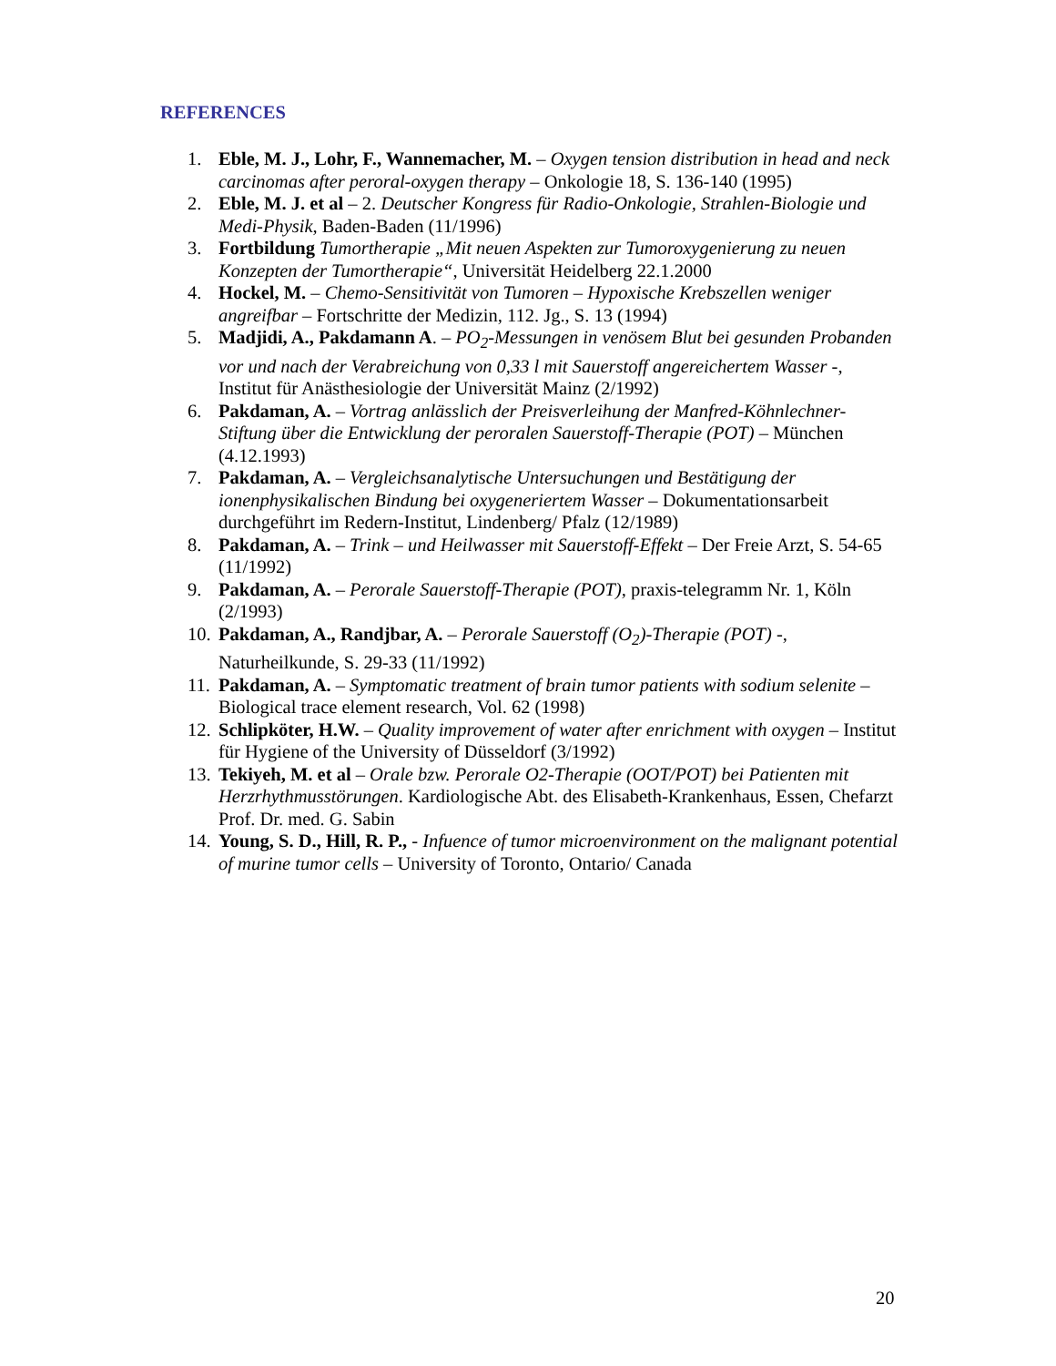REFERENCES
1. Eble, M. J., Lohr, F., Wannemacher, M. – Oxygen tension distribution in head and neck carcinomas after peroral-oxygen therapy – Onkologie 18, S. 136-140 (1995)
2. Eble, M. J. et al – 2. Deutscher Kongress für Radio-Onkologie, Strahlen-Biologie und Medi-Physik, Baden-Baden (11/1996)
3. Fortbildung Tumortherapie „Mit neuen Aspekten zur Tumoroxygenierung zu neuen Konzepten der Tumortherapie“, Universität Heidelberg 22.1.2000
4. Hockel, M. – Chemo-Sensitivität von Tumoren – Hypoxische Krebszellen weniger angreifbar – Fortschritte der Medizin, 112. Jg., S. 13 (1994)
5. Madjidi, A., Pakdamann A. – PO<sub>2</sub>-Messungen in venösem Blut bei gesunden Probanden vor und nach der Verabreichung von 0,33 l mit Sauerstoff angereichertem Wasser -, Institut für Anästhesiologie der Universität Mainz (2/1992)
6. Pakdaman, A. – Vortrag anlässlich der Preisverleihung der Manfred-Köhnlechner-Stiftung über die Entwicklung der peroralen Sauerstoff-Therapie (POT) – München (4.12.1993)
7. Pakdaman, A. – Vergleichsanalytische Untersuchungen und Bestätigung der ionenphysikalischen Bindung bei oxygeneriertem Wasser – Dokumentationsarbeit durchgeführt im Redern-Institut, Lindenberg/ Pfalz (12/1989)
8. Pakdaman, A. – Trink – und Heilwasser mit Sauerstoff-Effekt – Der Freie Arzt, S. 54-65 (11/1992)
9. Pakdaman, A. – Perorale Sauerstoff-Therapie (POT), praxis-telegramm Nr. 1, Köln (2/1993)
10. Pakdaman, A., Randjbar, A. – Perorale Sauerstoff (O<sub>2</sub>)-Therapie (POT) -, Naturheilkunde, S. 29-33 (11/1992)
11. Pakdaman, A. – Symptomatic treatment of brain tumor patients with sodium selenite – Biological trace element research, Vol. 62 (1998)
12. Schlipköter, H.W. – Quality improvement of water after enrichment with oxygen – Institut für Hygiene of the University of Düsseldorf (3/1992)
13. Tekiyeh, M. et al – Orale bzw. Perorale O2-Therapie (OOT/POT) bei Patienten mit Herzrhythmusstörungen. Kardiologische Abt. des Elisabeth-Krankenhaus, Essen, Chefarzt Prof. Dr. med. G. Sabin
14. Young, S. D., Hill, R. P., - Infuence of tumor microenvironment on the malignant potential of murine tumor cells – University of Toronto, Ontario/ Canada
20